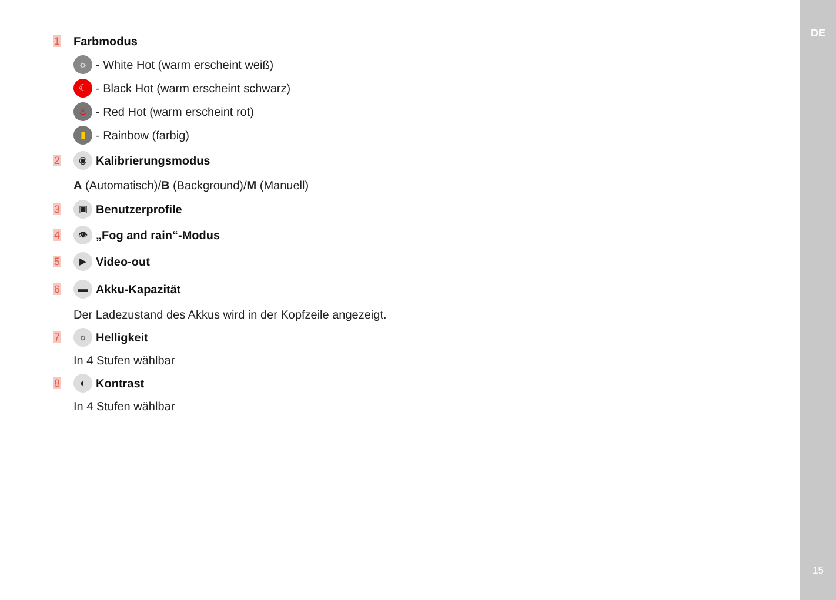DE
15
1 Farbmodus
☼ - White Hot (warm erscheint weiß)
☾ - Black Hot (warm erscheint schwarz)
♨ - Red Hot (warm erscheint rot)
▮ - Rainbow (farbig)
2
◉ Kalibrierungsmodus
A (Automatisch)/B (Background)/M (Manuell)
3
▣ Benutzerprofile
4
👁 „Fog and rain“-Modus
5
▶ Video-out
6
▬ Akku-Kapazität
Der Ladezustand des Akkus wird in der Kopfzeile angezeigt.
7
☼ Helligkeit
In 4 Stufen wählbar
8
◐ Kontrast
In 4 Stufen wählbar